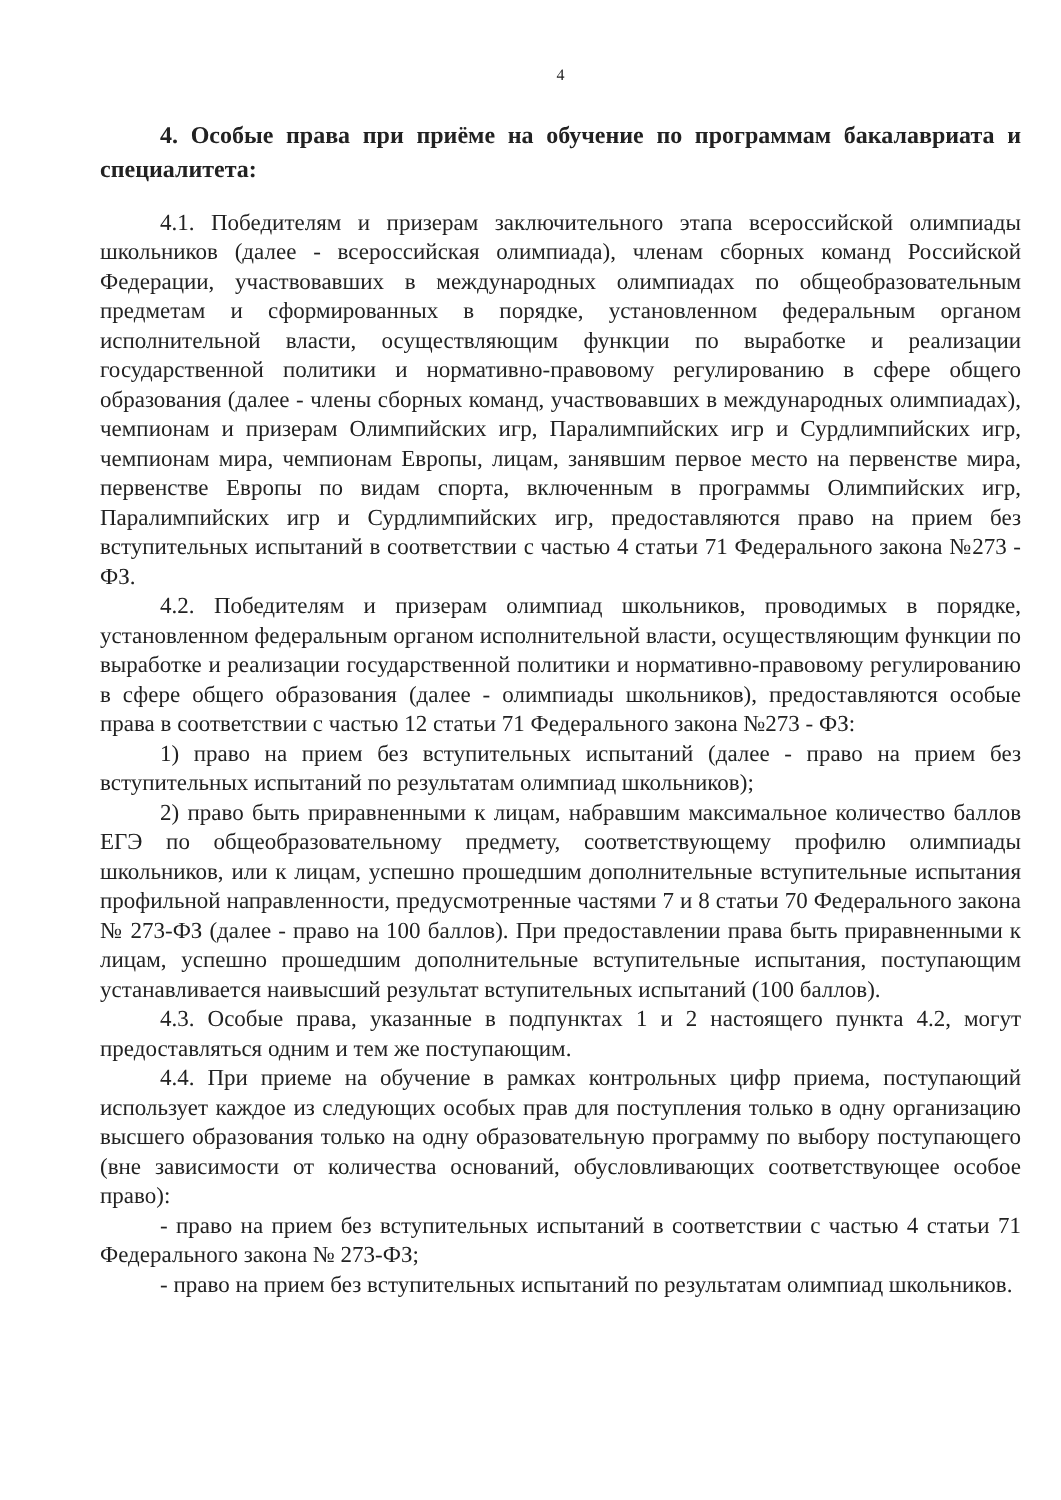4
4. Особые права при приёме на обучение по программам бакалавриата и специалитета:
4.1. Победителям и призерам заключительного этапа всероссийской олимпиады школьников (далее - всероссийская олимпиада), членам сборных команд Российской Федерации, участвовавших в международных олимпиадах по общеобразовательным предметам и сформированных в порядке, установленном федеральным органом исполнительной власти, осуществляющим функции по выработке и реализации государственной политики и нормативно-правовому регулированию в сфере общего образования (далее - члены сборных команд, участвовавших в международных олимпиадах), чемпионам и призерам Олимпийских игр, Паралимпийских игр и Сурдлимпийских игр, чемпионам мира, чемпионам Европы, лицам, занявшим первое место на первенстве мира, первенстве Европы по видам спорта, включенным в программы Олимпийских игр, Паралимпийских игр и Сурдлимпийских игр, предоставляются право на прием без вступительных испытаний в соответствии с частью 4 статьи 71 Федерального закона №273 - ФЗ.
4.2. Победителям и призерам олимпиад школьников, проводимых в порядке, установленном федеральным органом исполнительной власти, осуществляющим функции по выработке и реализации государственной политики и нормативно-правовому регулированию в сфере общего образования (далее - олимпиады школьников), предоставляются особые права в соответствии с частью 12 статьи 71 Федерального закона №273 - ФЗ:
1) право на прием без вступительных испытаний (далее - право на прием без вступительных испытаний по результатам олимпиад школьников);
2) право быть приравненными к лицам, набравшим максимальное количество баллов ЕГЭ по общеобразовательному предмету, соответствующему профилю олимпиады школьников, или к лицам, успешно прошедшим дополнительные вступительные испытания профильной направленности, предусмотренные частями 7 и 8 статьи 70 Федерального закона № 273-ФЗ (далее - право на 100 баллов). При предоставлении права быть приравненными к лицам, успешно прошедшим дополнительные вступительные испытания, поступающим устанавливается наивысший результат вступительных испытаний (100 баллов).
4.3. Особые права, указанные в подпунктах 1 и 2 настоящего пункта 4.2, могут предоставляться одним и тем же поступающим.
4.4. При приеме на обучение в рамках контрольных цифр приема, поступающий использует каждое из следующих особых прав для поступления только в одну организацию высшего образования только на одну образовательную программу по выбору поступающего (вне зависимости от количества оснований, обусловливающих соответствующее особое право):
- право на прием без вступительных испытаний в соответствии с частью 4 статьи 71 Федерального закона № 273-ФЗ;
- право на прием без вступительных испытаний по результатам олимпиад школьников.